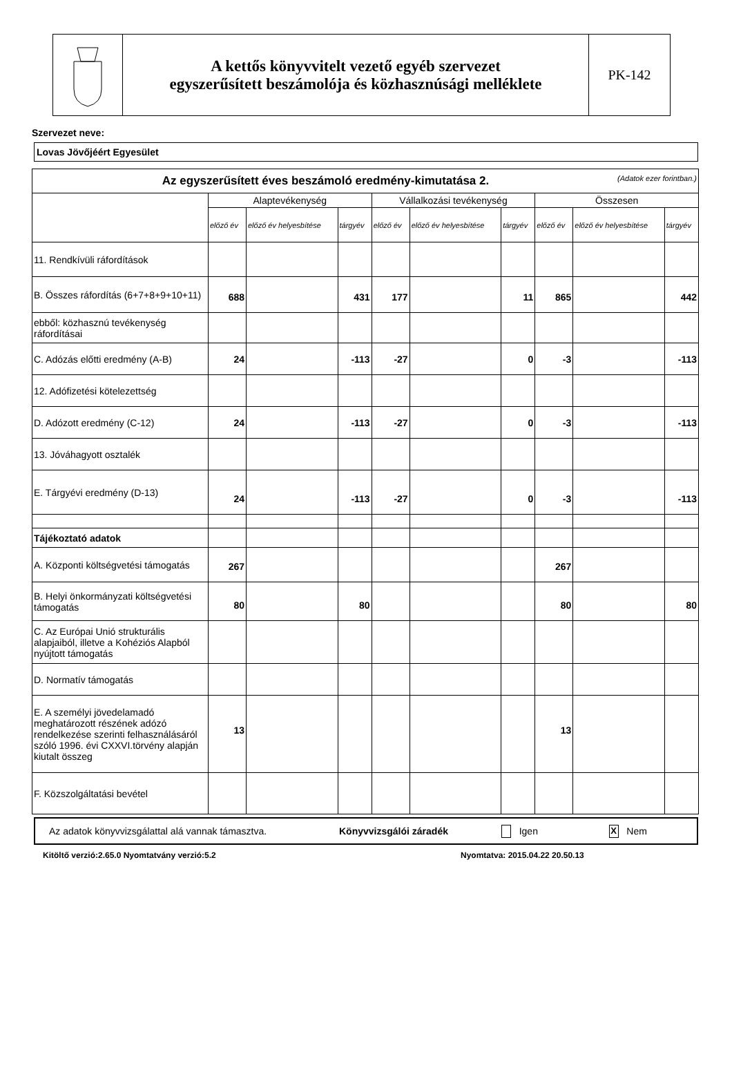A kettős könyvvitelt vezető egyéb szervezet
egyszerűsített beszámolója és közhasznúsági melléklete
PK-142
Szervezet neve:
Lovas Jövőjéért Egyesület
| Az egyszerűsített éves beszámoló eredmény-kimutatása 2. (Adatok ezer forintban.) | | | | | | | | | |
| | Alaptevékenység | | | Vállalkozási tevékenység | | | Összesen | | |
| | előző év | előző év helyesbítése | tárgyév | előző év | előző év helyesbítése | tárgyév | előző év | előző év helyesbítése | tárgyév |
| 11. Rendkívüli ráfordítások | | | | | | | | | |
| B. Összes ráfordítás (6+7+8+9+10+11) | 688 | | 431 | 177 | | 11 | 865 | | 442 |
| ebből: közhasznú tevékenység ráfordításai | | | | | | | | | |
| C. Adózás előtti eredmény (A-B) | 24 | | -113 | -27 | | 0 | -3 | | -113 |
| 12. Adófizetési kötelezettség | | | | | | | | | |
| D. Adózott eredmény (C-12) | 24 | | -113 | -27 | | 0 | -3 | | -113 |
| 13. Jóváhagyott osztalék | | | | | | | | | |
| E. Tárgyévi eredmény (D-13) | 24 | | -113 | -27 | | 0 | -3 | | -113 |
| Tájékoztató adatok | | | | | | | | | |
| A. Központi költségvetési támogatás | 267 | | | | | | 267 | | |
| B. Helyi önkormányzati költségvetési támogatás | 80 | | 80 | | | | 80 | | 80 |
| C. Az Európai Unió strukturális alapjaiból, illetve a Kohéziós Alapból nyújtott támogatás | | | | | | | | | |
| D. Normatív támogatás | | | | | | | | | |
| E. A személyi jövedelamadó meghatározott részének adózó rendelkezése szerinti felhasználásáról szóló 1996. évi CXXVI.törvény alapján kiutalt összeg | 13 | | | | | | 13 | | |
| F. Közszolgáltatási bevétel | | | | | | | | | |
Az adatok könyvvizsgálattal alá vannak támasztva. Könyvvizsgálói záradék Igen X Nem
Kitöltő verzió:2.65.0 Nyomtatvány verzió:5.2 Nyomtatva: 2015.04.22 20.50.13